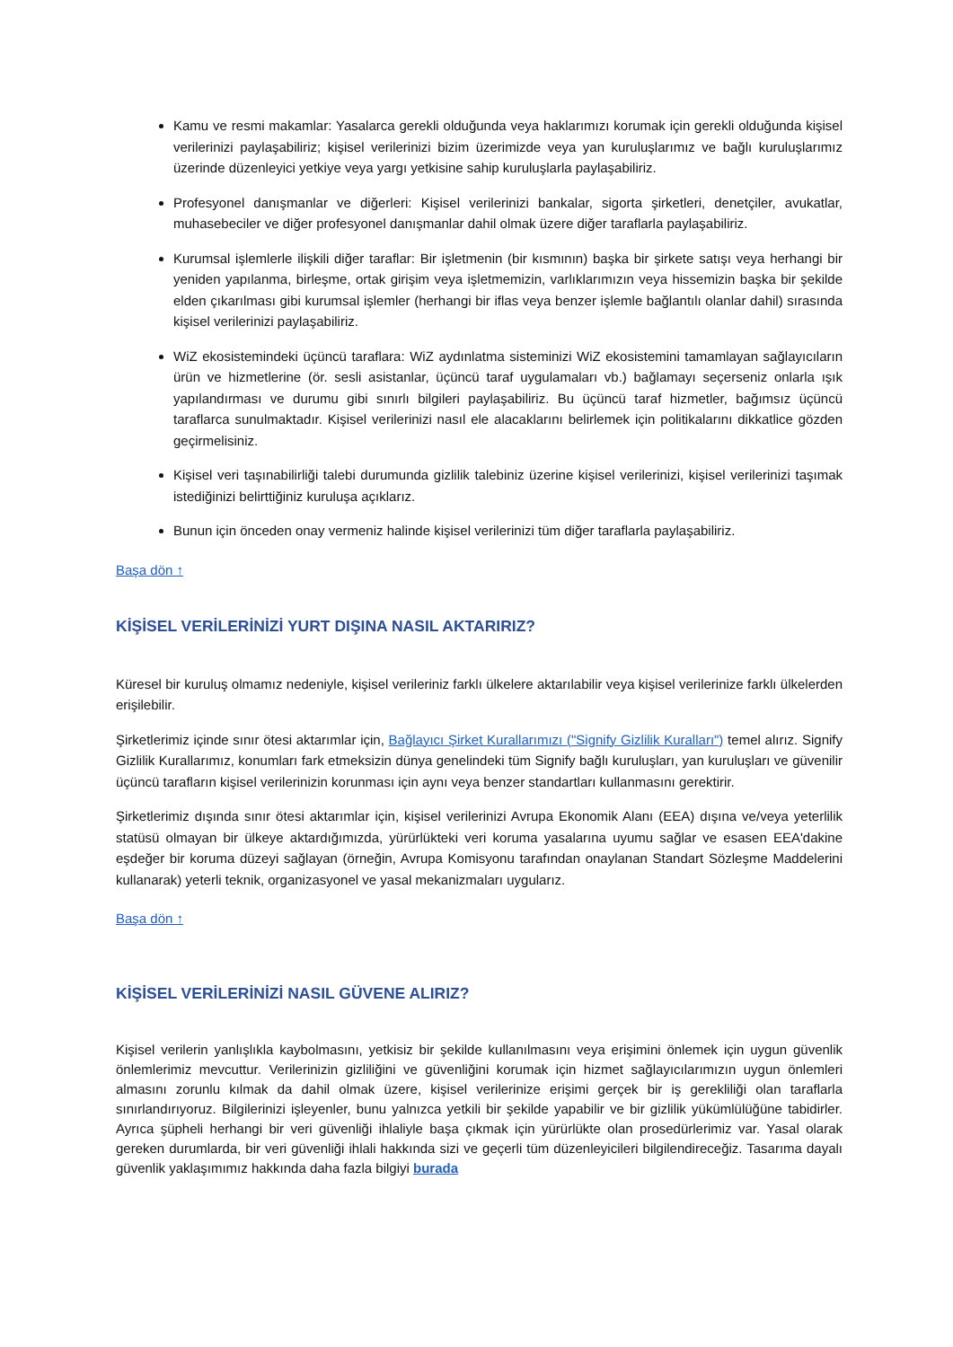Kamu ve resmi makamlar: Yasalarca gerekli olduğunda veya haklarımızı korumak için gerekli olduğunda kişisel verilerinizi paylaşabiliriz; kişisel verilerinizi bizim üzerimizde veya yan kuruluşlarımız ve bağlı kuruluşlarımız üzerinde düzenleyici yetkiye veya yargı yetkisine sahip kuruluşlarla paylaşabiliriz.
Profesyonel danışmanlar ve diğerleri: Kişisel verilerinizi bankalar, sigorta şirketleri, denetçiler, avukatlar, muhasebeciler ve diğer profesyonel danışmanlar dahil olmak üzere diğer taraflarla paylaşabiliriz.
Kurumsal işlemlerle ilişkili diğer taraflar: Bir işletmenin (bir kısmının) başka bir şirkete satışı veya herhangi bir yeniden yapılanma, birleşme, ortak girişim veya işletmemizin, varlıklarımızın veya hissemizin başka bir şekilde elden çıkarılması gibi kurumsal işlemler (herhangi bir iflas veya benzer işlemle bağlantılı olanlar dahil) sırasında kişisel verilerinizi paylaşabiliriz.
WiZ ekosistemindeki üçüncü taraflara: WiZ aydınlatma sisteminizi WiZ ekosistemini tamamlayan sağlayıcıların ürün ve hizmetlerine (ör. sesli asistanlar, üçüncü taraf uygulamaları vb.) bağlamayı seçerseniz onlarla ışık yapılandırması ve durumu gibi sınırlı bilgileri paylaşabiliriz. Bu üçüncü taraf hizmetler, bağımsız üçüncü taraflarca sunulmaktadır. Kişisel verilerinizi nasıl ele alacaklarını belirlemek için politikalarını dikkatlice gözden geçirmelisiniz.
Kişisel veri taşınabilirliği talebi durumunda gizlilik talebiniz üzerine kişisel verilerinizi, kişisel verilerinizi taşımak istediğinizi belirttiğiniz kuruluşa açıklarız.
Bunun için önceden onay vermeniz halinde kişisel verilerinizi tüm diğer taraflarla paylaşabiliriz.
Başa dön ↑
KİŞİSEL VERİLERİNİZİ YURT DIŞINA NASIL AKTARIRIZ?
Küresel bir kuruluş olmamız nedeniyle, kişisel verileriniz farklı ülkelere aktarılabilir veya kişisel verilerinize farklı ülkelerden erişilebilir.
Şirketlerimiz içinde sınır ötesi aktarımlar için, Bağlayıcı Şirket Kurallarımızı ("Signify Gizlilik Kuralları") temel alırız. Signify Gizlilik Kurallarımız, konumları fark etmeksizin dünya genelindeki tüm Signify bağlı kuruluşları, yan kuruluşları ve güvenilir üçüncü tarafların kişisel verilerinizin korunması için aynı veya benzer standartları kullanmasını gerektirir.
Şirketlerimiz dışında sınır ötesi aktarımlar için, kişisel verilerinizi Avrupa Ekonomik Alanı (EEA) dışına ve/veya yeterlilik statüsü olmayan bir ülkeye aktardığımızda, yürürlükteki veri koruma yasalarına uyumu sağlar ve esasen EEA'dakine eşdeğer bir koruma düzeyi sağlayan (örneğin, Avrupa Komisyonu tarafından onaylanan Standart Sözleşme Maddelerini kullanarak) yeterli teknik, organizasyonel ve yasal mekanizmaları uygularız.
Başa dön ↑
KİŞİSEL VERİLERİNİZİ NASIL GÜVENE ALIRIZ?
Kişisel verilerin yanlışlıkla kaybolmasını, yetkisiz bir şekilde kullanılmasını veya erişimini önlemek için uygun güvenlik önlemlerimiz mevcuttur. Verilerinizin gizliliğini ve güvenliğini korumak için hizmet sağlayıcılarımızın uygun önlemleri almasını zorunlu kılmak da dahil olmak üzere, kişisel verilerinize erişimi gerçek bir iş gerekliliği olan taraflarla sınırlandırıyoruz. Bilgilerinizi işleyenler, bunu yalnızca yetkili bir şekilde yapabilir ve bir gizlilik yükümlülüğüne tabidirler. Ayrıca şüpheli herhangi bir veri güvenliği ihlaliyle başa çıkmak için yürürlükte olan prosedürlerimiz var. Yasal olarak gereken durumlarda, bir veri güvenliği ihlali hakkında sizi ve geçerli tüm düzenleyicileri bilgilendireceğiz. Tasarıma dayalı güvenlik yaklaşımımız hakkında daha fazla bilgiyi burada